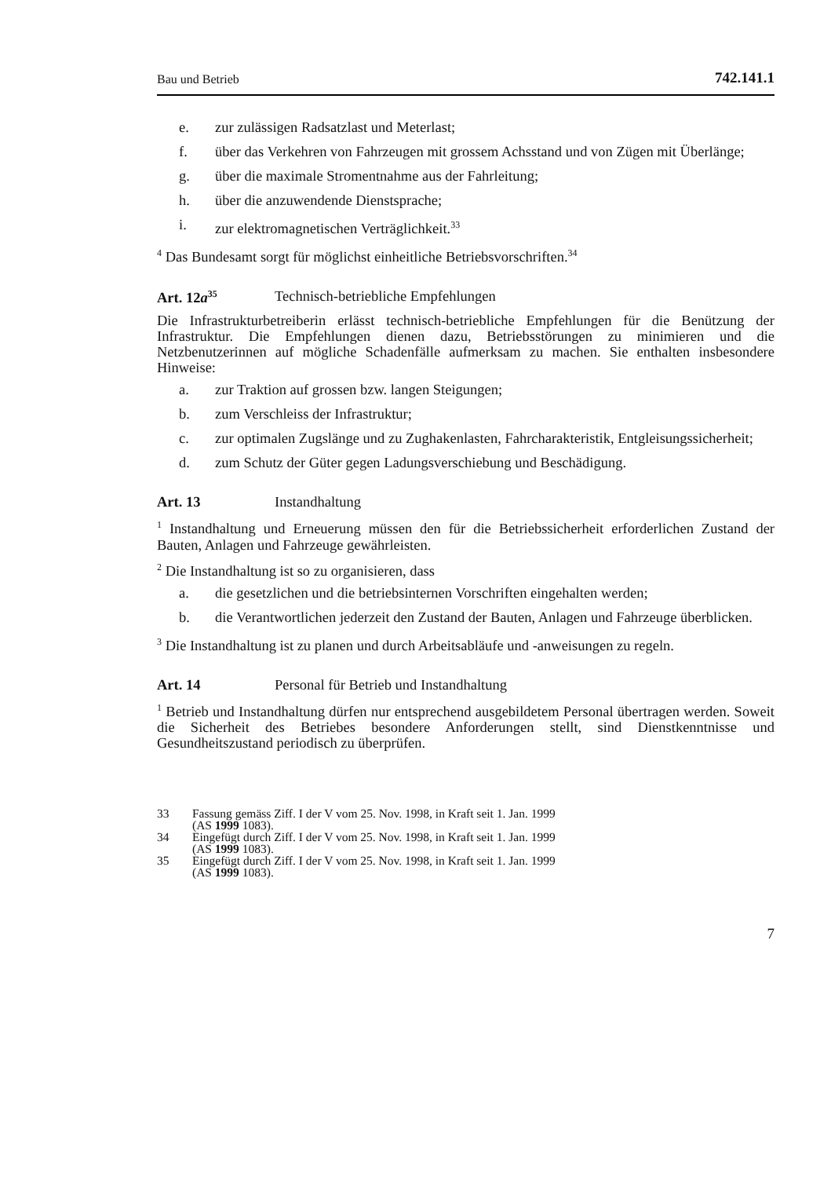Bau und Betrieb 742.141.1
e. zur zulässigen Radsatzlast und Meterlast;
f. über das Verkehren von Fahrzeugen mit grossem Achsstand und von Zügen mit Überlänge;
g. über die maximale Stromentnahme aus der Fahrleitung;
h. über die anzuwendende Dienstsprache;
i. zur elektromagnetischen Verträglichkeit.<sup>33</sup>
<sup>4</sup> Das Bundesamt sorgt für möglichst einheitliche Betriebsvorschriften.<sup>34</sup>
Art. 12a<sup>35</sup> Technisch-betriebliche Empfehlungen
Die Infrastrukturbetreiberin erlässt technisch-betriebliche Empfehlungen für die Benützung der Infrastruktur. Die Empfehlungen dienen dazu, Betriebsstörungen zu minimieren und die Netzbenutzerinnen auf mögliche Schadenfälle aufmerksam zu machen. Sie enthalten insbesondere Hinweise:
a. zur Traktion auf grossen bzw. langen Steigungen;
b. zum Verschleiss der Infrastruktur;
c. zur optimalen Zugslänge und zu Zughakenlasten, Fahrcharakteristik, Entgleisungssicherheit;
d. zum Schutz der Güter gegen Ladungsverschiebung und Beschädigung.
Art. 13 Instandhaltung
<sup>1</sup> Instandhaltung und Erneuerung müssen den für die Betriebssicherheit erforderlichen Zustand der Bauten, Anlagen und Fahrzeuge gewährleisten.
<sup>2</sup> Die Instandhaltung ist so zu organisieren, dass
a. die gesetzlichen und die betriebsinternen Vorschriften eingehalten werden;
b. die Verantwortlichen jederzeit den Zustand der Bauten, Anlagen und Fahrzeuge überblicken.
<sup>3</sup> Die Instandhaltung ist zu planen und durch Arbeitsabläufe und -anweisungen zu regeln.
Art. 14 Personal für Betrieb und Instandhaltung
<sup>1</sup> Betrieb und Instandhaltung dürfen nur entsprechend ausgebildetem Personal übertragen werden. Soweit die Sicherheit des Betriebes besondere Anforderungen stellt, sind Dienstkenntnisse und Gesundheitszustand periodisch zu überprüfen.
33 Fassung gemäss Ziff. I der V vom 25. Nov. 1998, in Kraft seit 1. Jan. 1999
(AS 1999 1083).
34 Eingefügt durch Ziff. I der V vom 25. Nov. 1998, in Kraft seit 1. Jan. 1999
(AS 1999 1083).
35 Eingefügt durch Ziff. I der V vom 25. Nov. 1998, in Kraft seit 1. Jan. 1999
(AS 1999 1083).
7